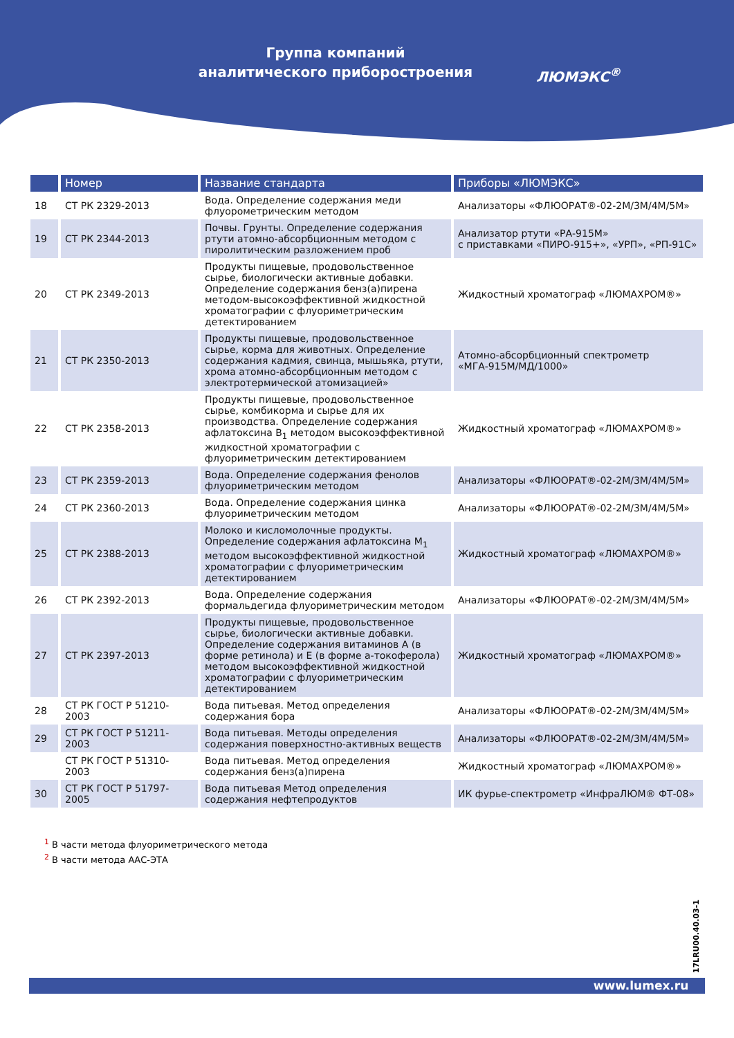Группа компаний
аналитического приборостроения
ЛЮМЭКС<sup>®</sup>
| | Номер | Название стандарта | Приборы «ЛЮМЭКС» |
| --- | --- | --- | --- |
| 18 | СТ РК 2329-2013 | Вода. Определение содержания меди флуорометрическим методом | Анализаторы «ФЛЮОРАТ®-02-2М/3М/4М/5М» |
| 19 | СТ РК 2344-2013 | Почвы. Грунты. Определение содержания ртути атомно-абсорбционным методом с пиролитическим разложением проб | Анализатор ртути «РА-915М» с приставками «ПИРО-915+», «УРП», «РП-91С» |
| 20 | СТ РК 2349-2013 | Продукты пищевые, продовольственное сырье, биологически активные добавки. Определение содержания бенз(а)пирена методом-высокоэффективной жидкостной хроматографии с флуориметрическим детектированием | Жидкостный хроматограф «ЛЮМАХРОМ®» |
| 21 | СТ РК 2350-2013 | Продукты пищевые, продовольственное сырье, корма для животных. Определение содержания кадмия, свинца, мышьяка, ртути, хрома атомно-абсорбционным методом с электротермической атомизацией» | Атомно-абсорбционный спектрометр «МГА-915М/МД/1000» |
| 22 | СТ РК 2358-2013 | Продукты пищевые, продовольственное сырье, комбикорма и сырье для их производства. Определение содержания афлатоксина В<sub>1</sub> методом высокоэффективной жидкостной хроматографии с флуориметрическим детектированием | Жидкостный хроматограф «ЛЮМАХРОМ®» |
| 23 | СТ РК 2359-2013 | Вода. Определение содержания фенолов флуориметрическим методом | Анализаторы «ФЛЮОРАТ®-02-2М/3М/4М/5М» |
| 24 | СТ РК 2360-2013 | Вода. Определение содержания цинка флуориметрическим методом | Анализаторы «ФЛЮОРАТ®-02-2М/3М/4М/5М» |
| 25 | СТ РК 2388-2013 | Молоко и кисломолочные продукты. Определение содержания афлатоксина М<sub>1</sub> методом высокоэффективной жидкостной хроматографии с флуориметрическим детектированием | Жидкостный хроматограф «ЛЮМАХРОМ®» |
| 26 | СТ РК 2392-2013 | Вода. Определение содержания формальдегида флуориметрическим методом | Анализаторы «ФЛЮОРАТ®-02-2М/3М/4М/5М» |
| 27 | СТ РК 2397-2013 | Продукты пищевые, продовольственное сырье, биологически активные добавки. Определение содержания витаминов А (в форме ретинола) и Е (в форме а-токоферола) методом высокоэффективной жидкостной хроматографии с флуориметрическим детектированием | Жидкостный хроматограф «ЛЮМАХРОМ®» |
| 28 | СТ РК ГОСТ Р 51210-2003 | Вода питьевая. Метод определения содержания бора | Анализаторы «ФЛЮОРАТ®-02-2М/3М/4М/5М» |
| 29 | СТ РК ГОСТ Р 51211-2003 | Вода питьевая. Методы определения содержания поверхностно-активных веществ | Анализаторы «ФЛЮОРАТ®-02-2М/3М/4М/5М» |
| | СТ РК ГОСТ Р 51310-2003 | Вода питьевая. Метод определения содержания бенз(а)пирена | Жидкостный хроматограф «ЛЮМАХРОМ®» |
| 30 | СТ РК ГОСТ Р 51797-2005 | Вода питьевая Метод определения содержания нефтепродуктов | ИК фурье-спектрометр «ИнфраЛЮМ® ФТ-08» |
<sup>1</sup> В части метода флуориметрического метода
<sup>2</sup> В части метода ААС-ЭТА
17LRU00.40.03-1
www.lumex.ru